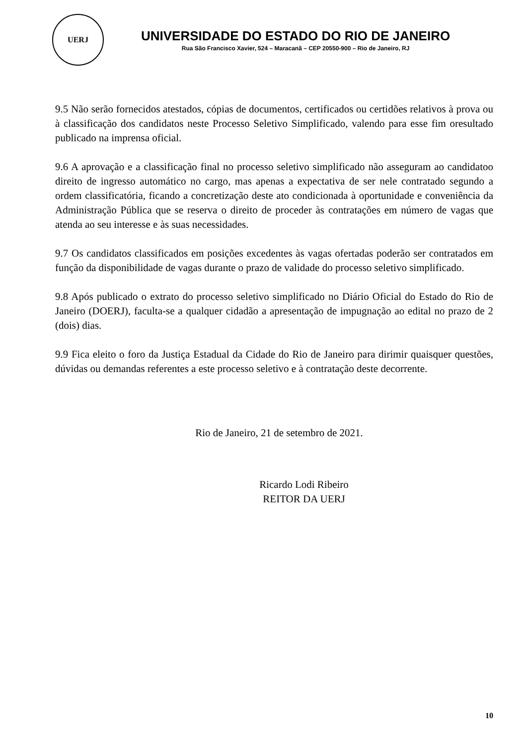UERJ
UNIVERSIDADE DO ESTADO DO RIO DE JANEIRO
Rua São Francisco Xavier, 524 – Maracanã – CEP 20550-900 – Rio de Janeiro, RJ
9.5 Não serão fornecidos atestados, cópias de documentos, certificados ou certidões relativos à prova ou à classificação dos candidatos neste Processo Seletivo Simplificado, valendo para esse fim oresultado publicado na imprensa oficial.
9.6 A aprovação e a classificação final no processo seletivo simplificado não asseguram ao candidatoo direito de ingresso automático no cargo, mas apenas a expectativa de ser nele contratado segundo a ordem classificatória, ficando a concretização deste ato condicionada à oportunidade e conveniência da Administração Pública que se reserva o direito de proceder às contratações em número de vagas que atenda ao seu interesse e às suas necessidades.
9.7 Os candidatos classificados em posições excedentes às vagas ofertadas poderão ser contratados em função da disponibilidade de vagas durante o prazo de validade do processo seletivo simplificado.
9.8 Após publicado o extrato do processo seletivo simplificado no Diário Oficial do Estado do Rio de Janeiro (DOERJ), faculta-se a qualquer cidadão a apresentação de impugnação ao edital no prazo de 2 (dois) dias.
9.9 Fica eleito o foro da Justiça Estadual da Cidade do Rio de Janeiro para dirimir quaisquer questões, dúvidas ou demandas referentes a este processo seletivo e à contratação deste decorrente.
Rio de Janeiro, 21 de setembro de 2021.
Ricardo Lodi Ribeiro
REITOR DA UERJ
10